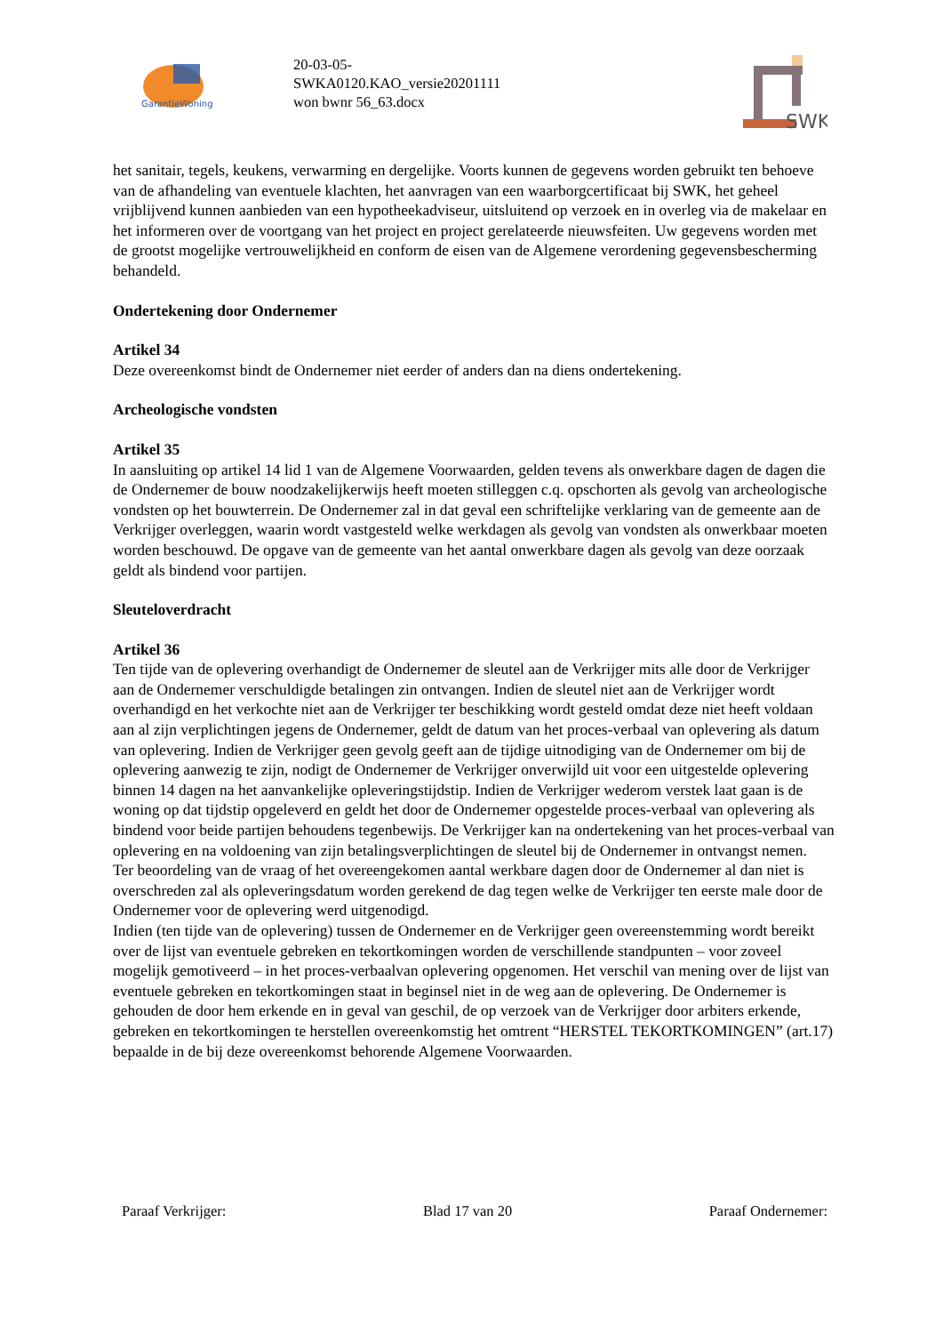GarantieWoning
20-03-05-
SWKA0120.KAO_versie20201111
won bwnr 56_63.docx
SWK
het sanitair, tegels, keukens, verwarming en dergelijke. Voorts kunnen de gegevens worden gebruikt ten behoeve van de afhandeling van eventuele klachten, het aanvragen van een waarborgcertificaat bij SWK, het geheel vrijblijvend kunnen aanbieden van een hypotheekadviseur, uitsluitend op verzoek en in overleg via de makelaar en het informeren over de voortgang van het project en project gerelateerde nieuwsfeiten. Uw gegevens worden met de grootst mogelijke vertrouwelijkheid en conform de eisen van de Algemene verordening gegevensbescherming behandeld.
Ondertekening door Ondernemer
Artikel 34
Deze overeenkomst bindt de Ondernemer niet eerder of anders dan na diens ondertekening.
Archeologische vondsten
Artikel 35
In aansluiting op artikel 14 lid 1 van de Algemene Voorwaarden, gelden tevens als onwerkbare dagen de dagen die de Ondernemer de bouw noodzakelijkerwijs heeft moeten stilleggen c.q. opschorten als gevolg van archeologische vondsten op het bouwterrein. De Ondernemer zal in dat geval een schriftelijke verklaring van de gemeente aan de Verkrijger overleggen, waarin wordt vastgesteld welke werkdagen als gevolg van vondsten als onwerkbaar moeten worden beschouwd. De opgave van de gemeente van het aantal onwerkbare dagen als gevolg van deze oorzaak geldt als bindend voor partijen.
Sleuteloverdracht
Artikel 36
Ten tijde van de oplevering overhandigt de Ondernemer de sleutel aan de Verkrijger mits alle door de Verkrijger aan de Ondernemer verschuldigde betalingen zin ontvangen. Indien de sleutel niet aan de Verkrijger wordt overhandigd en het verkochte niet aan de Verkrijger ter beschikking wordt gesteld omdat deze niet heeft voldaan aan al zijn verplichtingen jegens de Ondernemer, geldt de datum van het proces-verbaal van oplevering als datum van oplevering. Indien de Verkrijger geen gevolg geeft aan de tijdige uitnodiging van de Ondernemer om bij de oplevering aanwezig te zijn, nodigt de Ondernemer de Verkrijger onverwijld uit voor een uitgestelde oplevering binnen 14 dagen na het aanvankelijke opleveringstijdstip. Indien de Verkrijger wederom verstek laat gaan is de woning op dat tijdstip opgeleverd en geldt het door de Ondernemer opgestelde proces-verbaal van oplevering als bindend voor beide partijen behoudens tegenbewijs. De Verkrijger kan na ondertekening van het proces-verbaal van oplevering en na voldoening van zijn betalingsverplichtingen de sleutel bij de Ondernemer in ontvangst nemen.
Ter beoordeling van de vraag of het overeengekomen aantal werkbare dagen door de Ondernemer al dan niet is overschreden zal als opleveringsdatum worden gerekend de dag tegen welke de Verkrijger ten eerste male door de Ondernemer voor de oplevering werd uitgenodigd.
Indien (ten tijde van de oplevering) tussen de Ondernemer en de Verkrijger geen overeenstemming wordt bereikt over de lijst van eventuele gebreken en tekortkomingen worden de verschillende standpunten – voor zoveel mogelijk gemotiveerd – in het proces-verbaalvan oplevering opgenomen. Het verschil van mening over de lijst van eventuele gebreken en tekortkomingen staat in beginsel niet in de weg aan de oplevering. De Ondernemer is gehouden de door hem erkende en in geval van geschil, de op verzoek van de Verkrijger door arbiters erkende, gebreken en tekortkomingen te herstellen overeenkomstig het omtrent “HERSTEL TEKORTKOMINGEN” (art.17) bepaalde in de bij deze overeenkomst behorende Algemene Voorwaarden.
Paraaf Verkrijger: Blad 17 van 20 Paraaf Ondernemer: